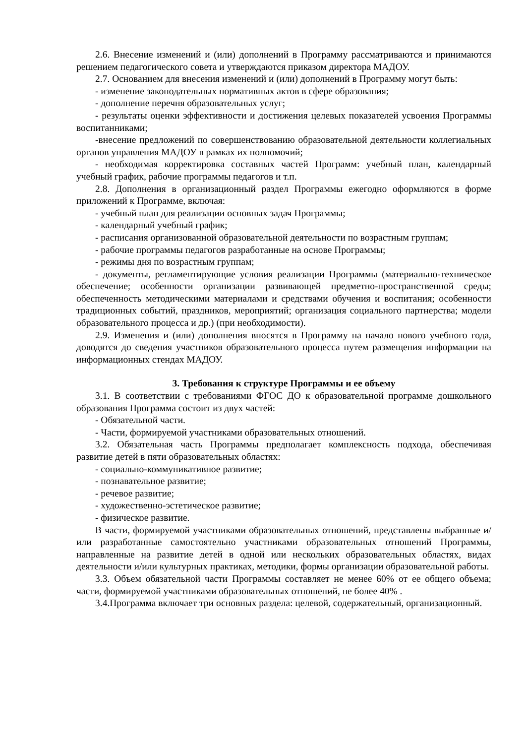2.6. Внесение изменений и (или) дополнений в Программу рассматриваются и принимаются решением педагогического совета и утверждаются приказом директора МАДОУ.
2.7. Основанием для внесения изменений и (или) дополнений в Программу могут быть:
- изменение законодательных нормативных актов в сфере образования;
- дополнение перечня образовательных услуг;
- результаты оценки эффективности и достижения целевых показателей усвоения Программы воспитанниками;
-внесение предложений по совершенствованию образовательной деятельности коллегиальных органов управления МАДОУ в рамках их полномочий;
- необходимая корректировка составных частей Программ: учебный план, календарный учебный график, рабочие программы педагогов и т.п.
2.8. Дополнения в организационный раздел Программы ежегодно оформляются в форме приложений к Программе, включая:
- учебный план для реализации основных задач Программы;
- календарный учебный график;
- расписания организованной образовательной деятельности по возрастным группам;
- рабочие программы педагогов разработанные на основе Программы;
- режимы дня по возрастным группам;
- документы, регламентирующие условия реализации Программы (материально-техническое обеспечение; особенности организации развивающей предметно-пространственной среды; обеспеченность методическими материалами и средствами обучения и воспитания; особенности традиционных событий, праздников, мероприятий; организация социального партнерства; модели образовательного процесса и др.) (при необходимости).
2.9. Изменения и (или) дополнения вносятся в Программу на начало нового учебного года, доводятся до сведения участников образовательного процесса путем размещения информации на информационных стендах МАДОУ.
3. Требования к структуре Программы и ее объему
3.1. В соответствии с требованиями ФГОС ДО к образовательной программе дошкольного образования Программа состоит из двух частей:
- Обязательной части.
- Части, формируемой участниками образовательных отношений.
3.2. Обязательная часть Программы предполагает комплексность подхода, обеспечивая развитие детей в пяти образовательных областях:
- социально-коммуникативное развитие;
- познавательное развитие;
- речевое развитие;
- художественно-эстетическое развитие;
- физическое развитие.
В части, формируемой участниками образовательных отношений, представлены выбранные и/или разработанные самостоятельно участниками образовательных отношений Программы, направленные на развитие детей в одной или нескольких образовательных областях, видах деятельности и/или культурных практиках, методики, формы организации образовательной работы.
3.3. Объем обязательной части Программы составляет не менее 60% от ее общего объема; части, формируемой участниками образовательных отношений, не более 40% .
3.4.Программа включает три основных раздела: целевой, содержательный, организационный.